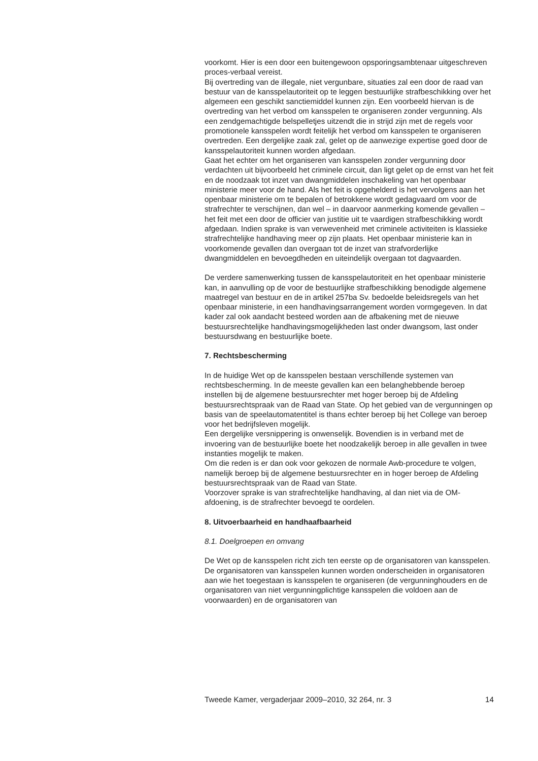voorkomt. Hier is een door een buitengewoon opsporingsambtenaar uitgeschreven proces-verbaal vereist.
Bij overtreding van de illegale, niet vergunbare, situaties zal een door de raad van bestuur van de kansspelautoriteit op te leggen bestuurlijke strafbeschikking over het algemeen een geschikt sanctiemiddel kunnen zijn. Een voorbeeld hiervan is de overtreding van het verbod om kansspelen te organiseren zonder vergunning. Als een zendgemachtigde belspelletjes uitzendt die in strijd zijn met de regels voor promotionele kansspelen wordt feitelijk het verbod om kansspelen te organiseren overtreden. Een dergelijke zaak zal, gelet op de aanwezige expertise goed door de kansspelautoriteit kunnen worden afgedaan.
Gaat het echter om het organiseren van kansspelen zonder vergunning door verdachten uit bijvoorbeeld het criminele circuit, dan ligt gelet op de ernst van het feit en de noodzaak tot inzet van dwangmiddelen inschakeling van het openbaar ministerie meer voor de hand. Als het feit is opgehelderd is het vervolgens aan het openbaar ministerie om te bepalen of betrokkene wordt gedagvaard om voor de strafrechter te verschijnen, dan wel – in daarvoor aanmerking komende gevallen – het feit met een door de officier van justitie uit te vaardigen strafbeschikking wordt afgedaan. Indien sprake is van verwevenheid met criminele activiteiten is klassieke strafrechtelijke handhaving meer op zijn plaats. Het openbaar ministerie kan in voorkomende gevallen dan overgaan tot de inzet van strafvorderlijke dwangmiddelen en bevoegdheden en uiteindelijk overgaan tot dagvaarden.
De verdere samenwerking tussen de kansspelautoriteit en het openbaar ministerie kan, in aanvulling op de voor de bestuurlijke strafbeschikking benodigde algemene maatregel van bestuur en de in artikel 257ba Sv. bedoelde beleidsregels van het openbaar ministerie, in een handhavingsarrangement worden vormgegeven. In dat kader zal ook aandacht besteed worden aan de afbakening met de nieuwe bestuursrechtelijke handhavingsmogelijkheden last onder dwangsom, last onder bestuursdwang en bestuurlijke boete.
7. Rechtsbescherming
In de huidige Wet op de kansspelen bestaan verschillende systemen van rechtsbescherming. In de meeste gevallen kan een belanghebbende beroep instellen bij de algemene bestuursrechter met hoger beroep bij de Afdeling bestuursrechtspraak van de Raad van State. Op het gebied van de vergunningen op basis van de speelautomatentitel is thans echter beroep bij het College van beroep voor het bedrijfsleven mogelijk.
Een dergelijke versnippering is onwenselijk. Bovendien is in verband met de invoering van de bestuurlijke boete het noodzakelijk beroep in alle gevallen in twee instanties mogelijk te maken.
Om die reden is er dan ook voor gekozen de normale Awb-procedure te volgen, namelijk beroep bij de algemene bestuursrechter en in hoger beroep de Afdeling bestuursrechtspraak van de Raad van State.
Voorzover sprake is van strafrechtelijke handhaving, al dan niet via de OM-afdoening, is de strafrechter bevoegd te oordelen.
8. Uitvoerbaarheid en handhaafbaarheid
8.1. Doelgroepen en omvang
De Wet op de kansspelen richt zich ten eerste op de organisatoren van kansspelen. De organisatoren van kansspelen kunnen worden onderscheiden in organisatoren aan wie het toegestaan is kansspelen te organiseren (de vergunninghouders en de organisatoren van niet vergunningplichtige kansspelen die voldoen aan de voorwaarden) en de organisatoren van
Tweede Kamer, vergaderjaar 2009–2010, 32 264, nr. 3 14